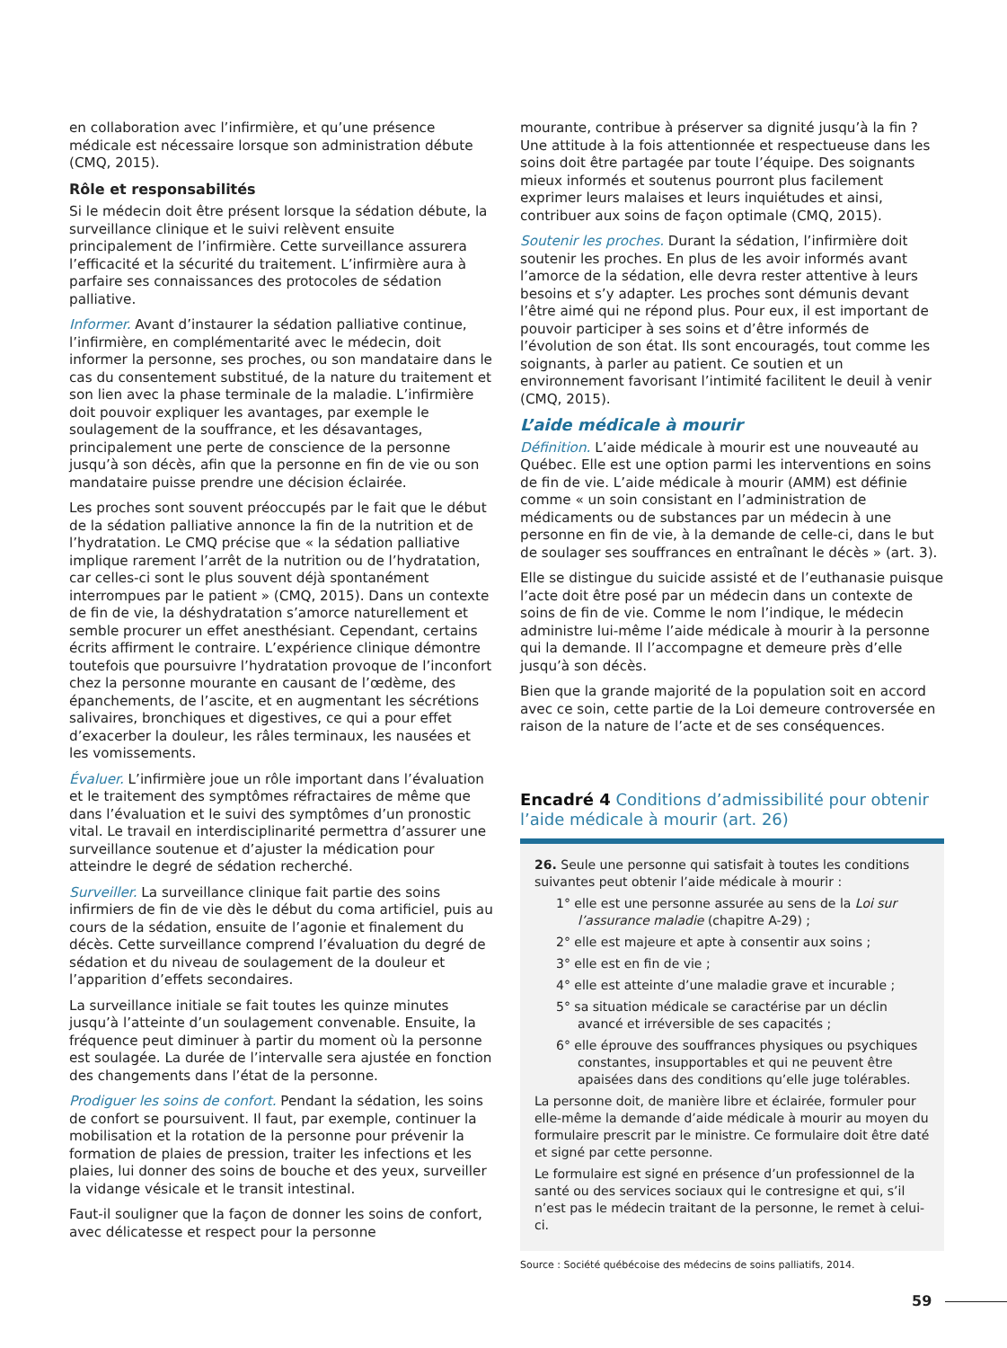en collaboration avec l’infirmière, et qu’une présence médicale est nécessaire lorsque son administration débute (CMQ, 2015).
Rôle et responsabilités
Si le médecin doit être présent lorsque la sédation débute, la surveillance clinique et le suivi relèvent ensuite principalement de l’infirmière. Cette surveillance assurera l’efficacité et la sécurité du traitement. L’infirmière aura à parfaire ses connaissances des protocoles de sédation palliative.
Informer. Avant d’instaurer la sédation palliative continue, l’infirmière, en complémentarité avec le médecin, doit informer la personne, ses proches, ou son mandataire dans le cas du consentement substitué, de la nature du traitement et son lien avec la phase terminale de la maladie. L’infirmière doit pouvoir expliquer les avantages, par exemple le soulagement de la souffrance, et les désavantages, principalement une perte de conscience de la personne jusqu’à son décès, afin que la personne en fin de vie ou son mandataire puisse prendre une décision éclairée.
Les proches sont souvent préoccupés par le fait que le début de la sédation palliative annonce la fin de la nutrition et de l’hydratation. Le CMQ précise que « la sédation palliative implique rarement l’arrêt de la nutrition ou de l’hydratation, car celles-ci sont le plus souvent déjà spontanément interrompues par le patient » (CMQ, 2015). Dans un contexte de fin de vie, la déshydratation s’amorce naturellement et semble procurer un effet anesthésiant. Cependant, certains écrits affirment le contraire. L’expérience clinique démontre toutefois que poursuivre l’hydratation provoque de l’inconfort chez la personne mourante en causant de l’œdème, des épanchements, de l’ascite, et en augmentant les sécrétions salivaires, bronchiques et digestives, ce qui a pour effet d’exacerber la douleur, les râles terminaux, les nausées et les vomissements.
Évaluer. L’infirmière joue un rôle important dans l’évaluation et le traitement des symptômes réfractaires de même que dans l’évaluation et le suivi des symptômes d’un pronostic vital. Le travail en interdisciplinarité permettra d’assurer une surveillance soutenue et d’ajuster la médication pour atteindre le degré de sédation recherché.
Surveiller. La surveillance clinique fait partie des soins infirmiers de fin de vie dès le début du coma artificiel, puis au cours de la sédation, ensuite de l’agonie et finalement du décès. Cette surveillance comprend l’évaluation du degré de sédation et du niveau de soulagement de la douleur et l’apparition d’effets secondaires.
La surveillance initiale se fait toutes les quinze minutes jusqu’à l’atteinte d’un soulagement convenable. Ensuite, la fréquence peut diminuer à partir du moment où la personne est soulagée. La durée de l’intervalle sera ajustée en fonction des changements dans l’état de la personne.
Prodiguer les soins de confort. Pendant la sédation, les soins de confort se poursuivent. Il faut, par exemple, continuer la mobilisation et la rotation de la personne pour prévenir la formation de plaies de pression, traiter les infections et les plaies, lui donner des soins de bouche et des yeux, surveiller la vidange vésicale et le transit intestinal.
Faut-il souligner que la façon de donner les soins de confort, avec délicatesse et respect pour la personne
mourante, contribue à préserver sa dignité jusqu’à la fin ? Une attitude à la fois attentionnée et respectueuse dans les soins doit être partagée par toute l’équipe. Des soignants mieux informés et soutenus pourront plus facilement exprimer leurs malaises et leurs inquiétudes et ainsi, contribuer aux soins de façon optimale (CMQ, 2015).
Soutenir les proches. Durant la sédation, l’infirmière doit soutenir les proches. En plus de les avoir informés avant l’amorce de la sédation, elle devra rester attentive à leurs besoins et s’y adapter. Les proches sont démunis devant l’être aimé qui ne répond plus. Pour eux, il est important de pouvoir participer à ses soins et d’être informés de l’évolution de son état. Ils sont encouragés, tout comme les soignants, à parler au patient. Ce soutien et un environnement favorisant l’intimité facilitent le deuil à venir (CMQ, 2015).
L’aide médicale à mourir
Définition. L’aide médicale à mourir est une nouveauté au Québec. Elle est une option parmi les interventions en soins de fin de vie. L’aide médicale à mourir (AMM) est définie comme « un soin consistant en l’administration de médicaments ou de substances par un médecin à une personne en fin de vie, à la demande de celle-ci, dans le but de soulager ses souffrances en entraînant le décès » (art. 3).
Elle se distingue du suicide assisté et de l’euthanasie puisque l’acte doit être posé par un médecin dans un contexte de soins de fin de vie. Comme le nom l’indique, le médecin administre lui-même l’aide médicale à mourir à la personne qui la demande. Il l’accompagne et demeure près d’elle jusqu’à son décès.
Bien que la grande majorité de la population soit en accord avec ce soin, cette partie de la Loi demeure controversée en raison de la nature de l’acte et de ses conséquences.
Encadré 4 Conditions d’admissibilité pour obtenir l’aide médicale à mourir (art. 26)
26. Seule une personne qui satisfait à toutes les conditions suivantes peut obtenir l’aide médicale à mourir :
1° elle est une personne assurée au sens de la Loi sur l’assurance maladie (chapitre A-29) ;
2° elle est majeure et apte à consentir aux soins ;
3° elle est en fin de vie ;
4° elle est atteinte d’une maladie grave et incurable ;
5° sa situation médicale se caractérise par un déclin avancé et irréversible de ses capacités ;
6° elle éprouve des souffrances physiques ou psychiques constantes, insupportables et qui ne peuvent être apaisées dans des conditions qu’elle juge tolérables.
La personne doit, de manière libre et éclairée, formuler pour elle-même la demande d’aide médicale à mourir au moyen du formulaire prescrit par le ministre. Ce formulaire doit être daté et signé par cette personne.
Le formulaire est signé en présence d’un professionnel de la santé ou des services sociaux qui le contresigne et qui, s’il n’est pas le médecin traitant de la personne, le remet à celui-ci.
Source : Société québécoise des médecins de soins palliatifs, 2014.
59